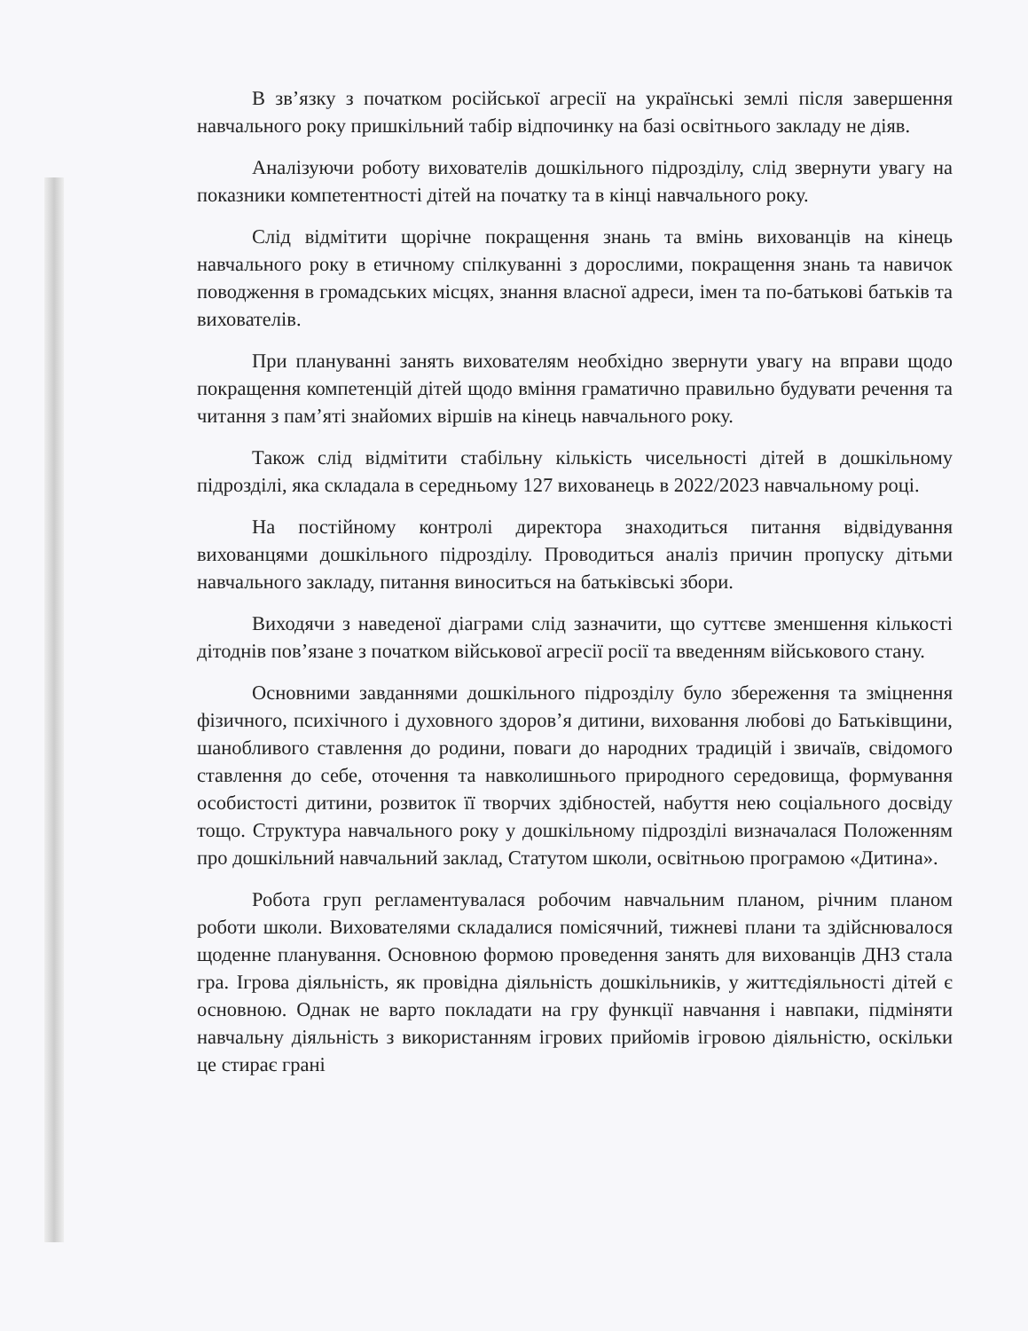В зв’язку з початком російської агресії на українські землі після завершення навчального року пришкільний табір відпочинку на базі освітнього закладу не діяв.
Аналізуючи роботу вихователів дошкільного підрозділу, слід звернути увагу на показники компетентності дітей на початку та в кінці навчального року.
Слід відмітити щорічне покращення знань та вмінь вихованців на кінець навчального року в етичному спілкуванні з дорослими, покращення знань та навичок поводження в громадських місцях, знання власної адреси, імен та по-батькові батьків та вихователів.
При плануванні занять вихователям необхідно звернути увагу на вправи щодо покращення компетенцій дітей щодо вміння граматично правильно будувати речення та читання з пам’яті знайомих віршів на кінець навчального року.
Також слід відмітити стабільну кількість чисельності дітей в дошкільному підрозділі, яка складала в середньому 127 вихованець в 2022/2023 навчальному році.
На постійному контролі директора знаходиться питання відвідування вихованцями дошкільного підрозділу. Проводиться аналіз причин пропуску дітьми навчального закладу, питання виноситься на батьківські збори.
Виходячи з наведеної діаграми слід зазначити, що суттєве зменшення кількості дітоднів пов’язане з початком військової агресії росії та введенням військового стану.
Основними завданнями дошкільного підрозділу було збереження та зміцнення фізичного, психічного і духовного здоров’я дитини, виховання любові до Батьківщини, шанобливого ставлення до родини, поваги до народних традицій і звичаїв, свідомого ставлення до себе, оточення та навколишнього природного середовища, формування особистості дитини, розвиток її творчих здібностей, набуття нею соціального досвіду тощо. Структура навчального року у дошкільному підрозділі визначалася Положенням про дошкільний навчальний заклад, Статутом школи, освітньою програмою «Дитина».
Робота груп регламентувалася робочим навчальним планом, річним планом роботи школи. Вихователями складалися помісячний, тижневі плани та здійснювалося щоденне планування. Основною формою проведення занять для вихованців ДНЗ стала гра. Ігрова діяльність, як провідна діяльність дошкільників, у життєдіяльності дітей є основною. Однак не варто покладати на гру функції навчання і навпаки, підміняти навчальну діяльність з використанням ігрових прийомів ігровою діяльністю, оскільки це стирає грані